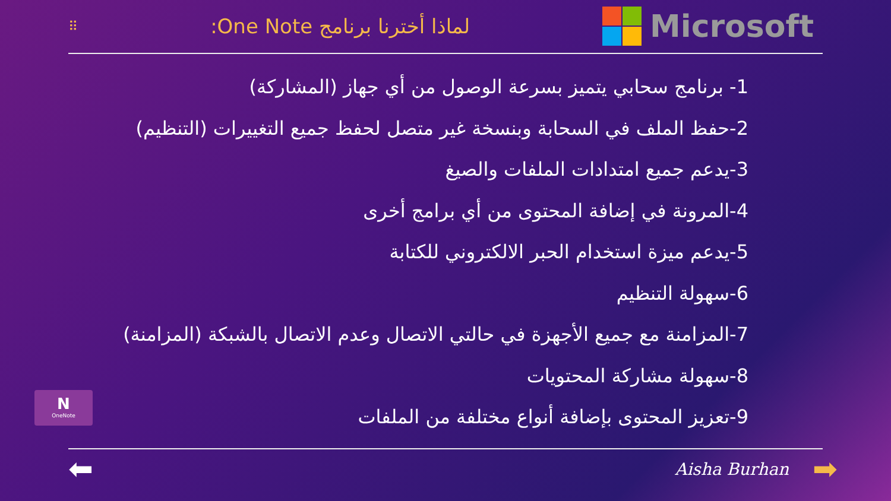⠿
لماذا أخترنا برنامج One Note:
Microsoft
1- برنامج سحابي يتميز بسرعة الوصول من أي جهاز (المشاركة)
2-حفظ الملف في السحابة وبنسخة غير متصل لحفظ جميع التغييرات (التنظيم)
3-يدعم جميع امتدادات الملفات والصيغ
4-المرونة في إضافة المحتوى من أي برامج أخرى
5-يدعم ميزة استخدام الحبر الالكتروني للكتابة
6-سهولة التنظيم
7-المزامنة مع جميع الأجهزة في حالتي الاتصال وعدم الاتصال بالشبكة (المزامنة)
8-سهولة مشاركة المحتويات
9-تعزيز المحتوى بإضافة أنواع مختلفة من الملفات
N
OneNote
⬅ Aisha Burhan ➡